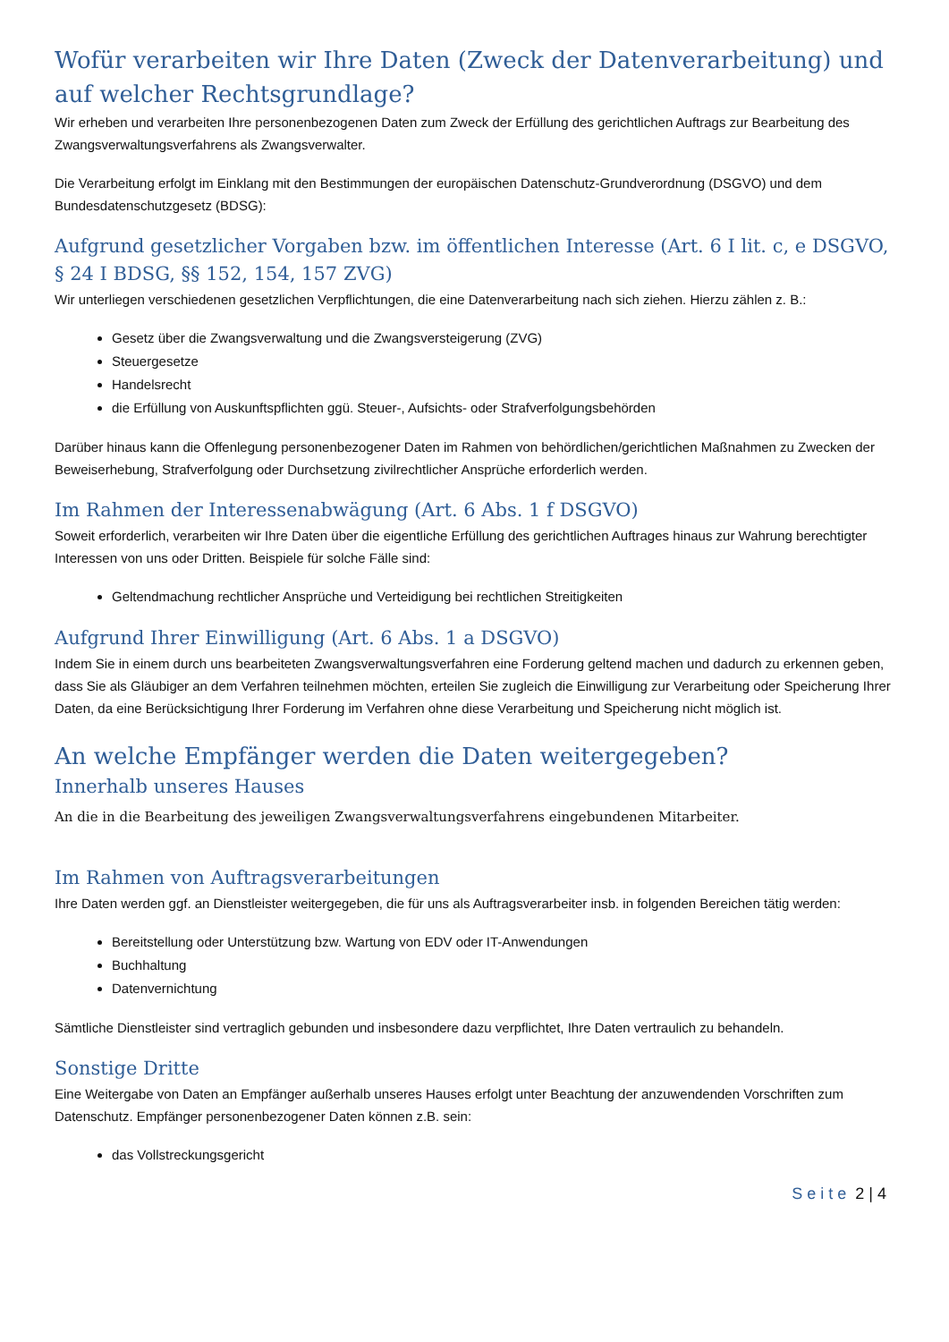Wofür verarbeiten wir Ihre Daten (Zweck der Datenverarbeitung) und auf welcher Rechtsgrundlage?
Wir erheben und verarbeiten Ihre personenbezogenen Daten zum Zweck der Erfüllung des gerichtlichen Auftrags zur Bearbeitung des Zwangsverwaltungsverfahrens als Zwangsverwalter.
Die Verarbeitung erfolgt im Einklang mit den Bestimmungen der europäischen Datenschutz-Grundverordnung (DSGVO) und dem Bundesdatenschutzgesetz (BDSG):
Aufgrund gesetzlicher Vorgaben bzw. im öffentlichen Interesse (Art. 6 I lit. c, e DSGVO, § 24 I BDSG, §§ 152, 154, 157 ZVG)
Wir unterliegen verschiedenen gesetzlichen Verpflichtungen, die eine Datenverarbeitung nach sich ziehen. Hierzu zählen z. B.:
Gesetz über die Zwangsverwaltung und die Zwangsversteigerung (ZVG)
Steuergesetze
Handelsrecht
die Erfüllung von Auskunftspflichten ggü. Steuer-, Aufsichts- oder Strafverfolgungsbehörden
Darüber hinaus kann die Offenlegung personenbezogener Daten im Rahmen von behördlichen/gerichtlichen Maßnahmen zu Zwecken der Beweiserhebung, Strafverfolgung oder Durchsetzung zivilrechtlicher Ansprüche erforderlich werden.
Im Rahmen der Interessenabwägung (Art. 6 Abs. 1 f DSGVO)
Soweit erforderlich, verarbeiten wir Ihre Daten über die eigentliche Erfüllung des gerichtlichen Auftrages hinaus zur Wahrung berechtigter Interessen von uns oder Dritten. Beispiele für solche Fälle sind:
Geltendmachung rechtlicher Ansprüche und Verteidigung bei rechtlichen Streitigkeiten
Aufgrund Ihrer Einwilligung (Art. 6 Abs. 1 a DSGVO)
Indem Sie in einem durch uns bearbeiteten Zwangsverwaltungsverfahren eine Forderung geltend machen und dadurch zu erkennen geben, dass Sie als Gläubiger an dem Verfahren teilnehmen möchten, erteilen Sie zugleich die Einwilligung zur Verarbeitung oder Speicherung Ihrer Daten, da eine Berücksichtigung Ihrer Forderung im Verfahren ohne diese Verarbeitung und Speicherung nicht möglich ist.
An welche Empfänger werden die Daten weitergegeben?
Innerhalb unseres Hauses
An die in die Bearbeitung des jeweiligen Zwangsverwaltungsverfahrens eingebundenen Mitarbeiter.
Im Rahmen von Auftragsverarbeitungen
Ihre Daten werden ggf. an Dienstleister weitergegeben, die für uns als Auftragsverarbeiter insb. in folgenden Bereichen tätig werden:
Bereitstellung oder Unterstützung bzw. Wartung von EDV oder IT-Anwendungen
Buchhaltung
Datenvernichtung
Sämtliche Dienstleister sind vertraglich gebunden und insbesondere dazu verpflichtet, Ihre Daten vertraulich zu behandeln.
Sonstige Dritte
Eine Weitergabe von Daten an Empfänger außerhalb unseres Hauses erfolgt unter Beachtung der anzuwendenden Vorschriften zum Datenschutz. Empfänger personenbezogener Daten können z.B. sein:
das Vollstreckungsgericht
Seite 2 | 4